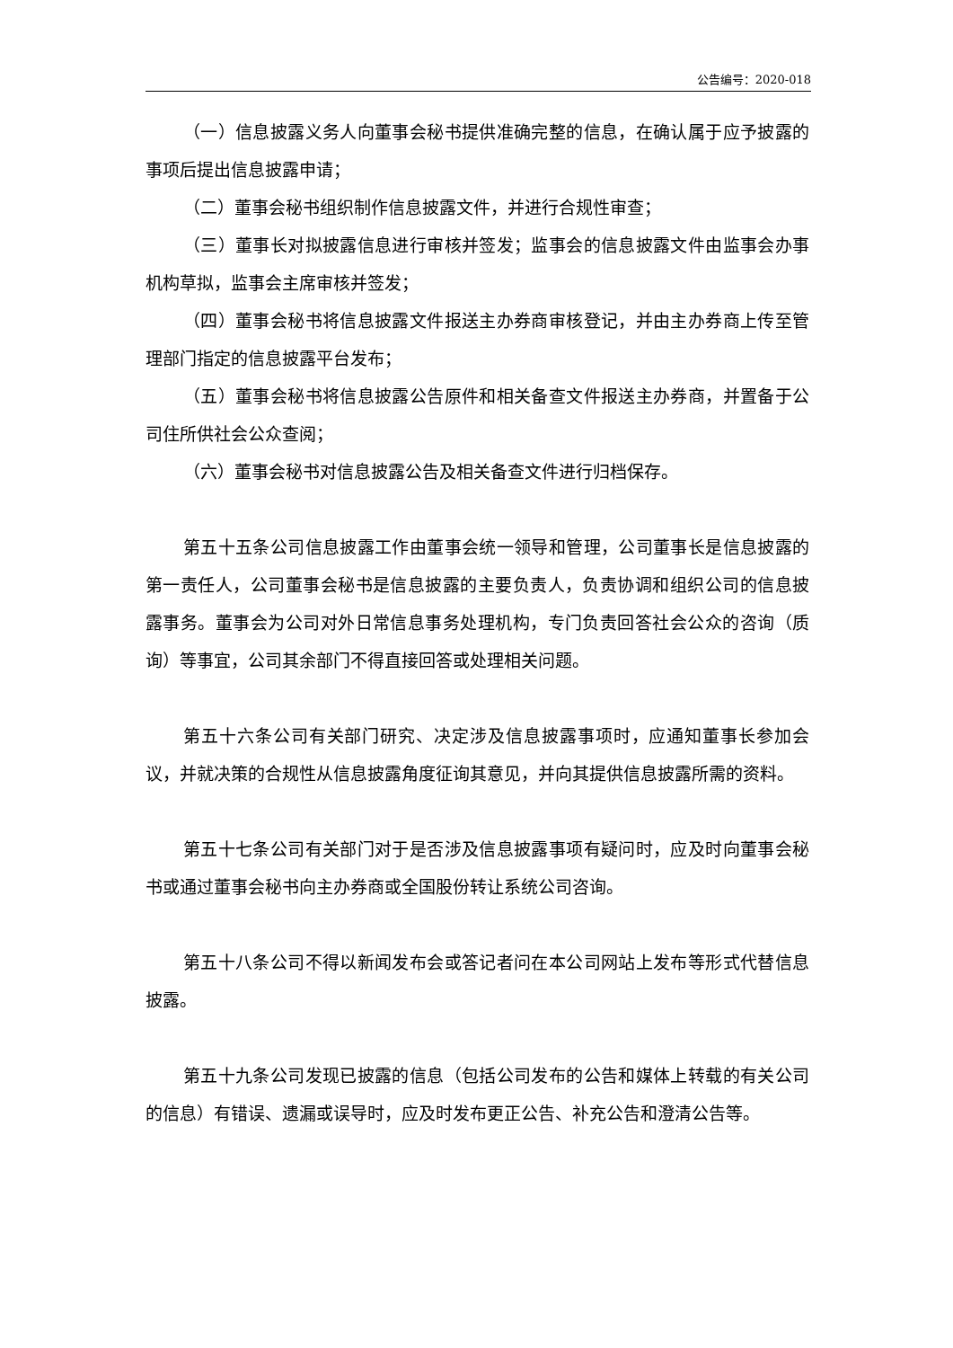公告编号：2020-018
（一）信息披露义务人向董事会秘书提供准确完整的信息，在确认属于应予披露的事项后提出信息披露申请；
（二）董事会秘书组织制作信息披露文件，并进行合规性审查；
（三）董事长对拟披露信息进行审核并签发；监事会的信息披露文件由监事会办事机构草拟，监事会主席审核并签发；
（四）董事会秘书将信息披露文件报送主办券商审核登记，并由主办券商上传至管理部门指定的信息披露平台发布；
（五）董事会秘书将信息披露公告原件和相关备查文件报送主办券商，并置备于公司住所供社会公众查阅；
（六）董事会秘书对信息披露公告及相关备查文件进行归档保存。
第五十五条公司信息披露工作由董事会统一领导和管理，公司董事长是信息披露的第一责任人，公司董事会秘书是信息披露的主要负责人，负责协调和组织公司的信息披露事务。董事会为公司对外日常信息事务处理机构，专门负责回答社会公众的咨询（质询）等事宜，公司其余部门不得直接回答或处理相关问题。
第五十六条公司有关部门研究、决定涉及信息披露事项时，应通知董事长参加会议，并就决策的合规性从信息披露角度征询其意见，并向其提供信息披露所需的资料。
第五十七条公司有关部门对于是否涉及信息披露事项有疑问时，应及时向董事会秘书或通过董事会秘书向主办券商或全国股份转让系统公司咨询。
第五十八条公司不得以新闻发布会或答记者问在本公司网站上发布等形式代替信息披露。
第五十九条公司发现已披露的信息（包括公司发布的公告和媒体上转载的有关公司的信息）有错误、遗漏或误导时，应及时发布更正公告、补充公告和澄清公告等。